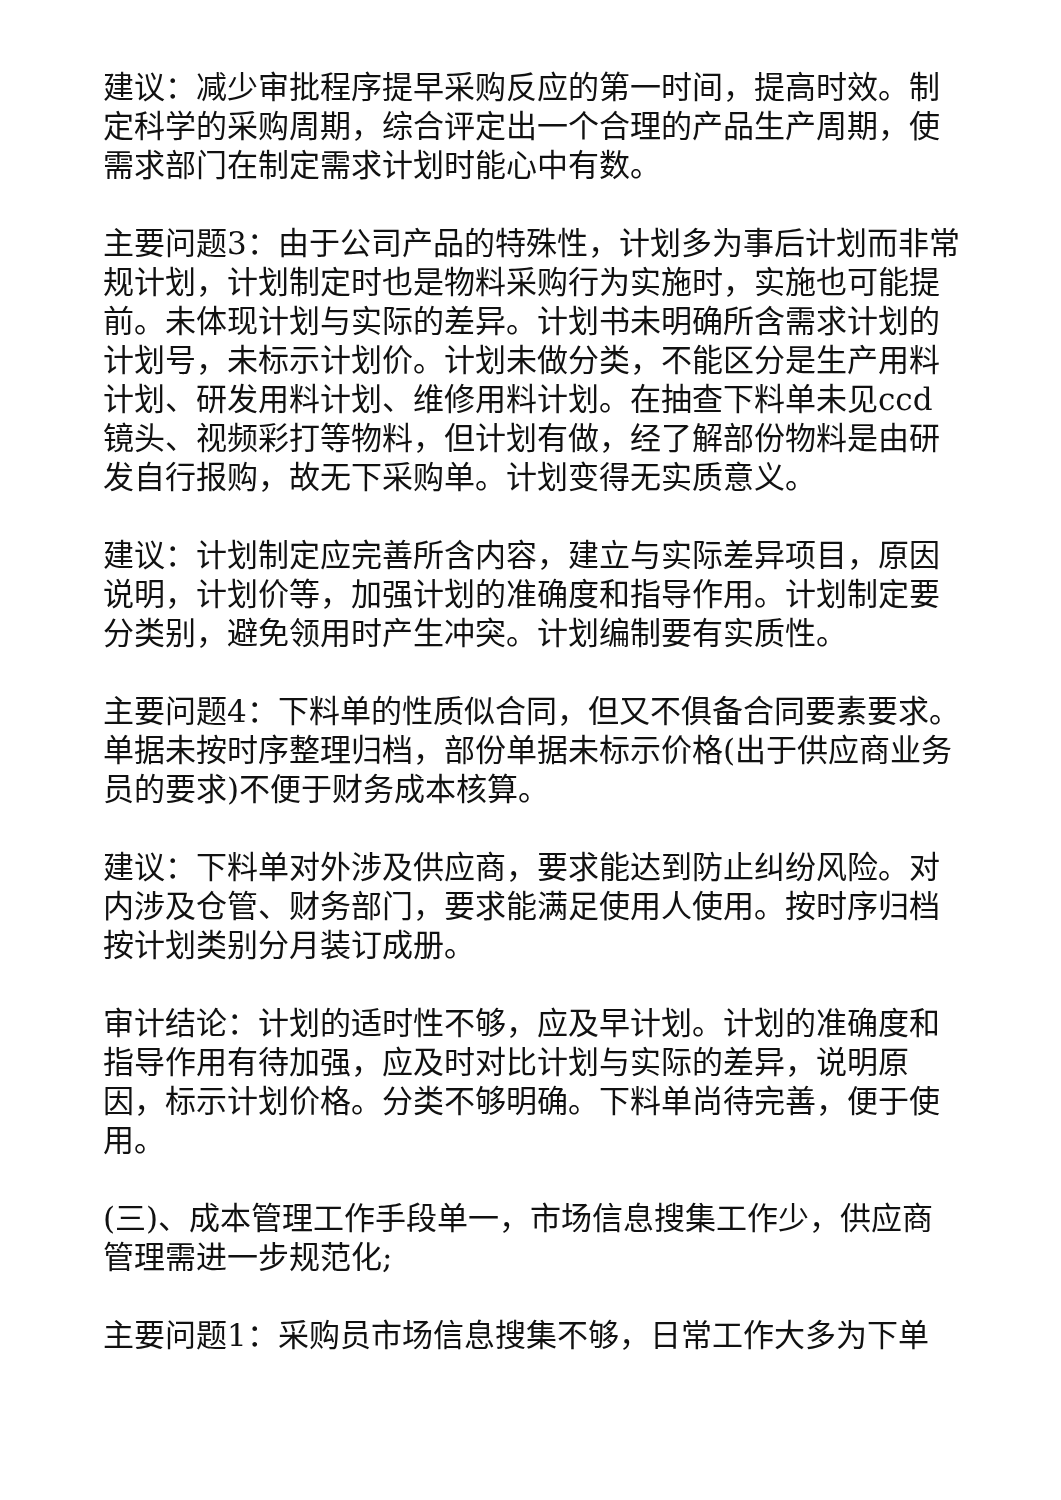建议：减少审批程序提早采购反应的第一时间，提高时效。制定科学的采购周期，综合评定出一个合理的产品生产周期，使需求部门在制定需求计划时能心中有数。
主要问题3：由于公司产品的特殊性，计划多为事后计划而非常规计划，计划制定时也是物料采购行为实施时，实施也可能提前。未体现计划与实际的差异。计划书未明确所含需求计划的计划号，未标示计划价。计划未做分类，不能区分是生产用料计划、研发用料计划、维修用料计划。在抽查下料单未见ccd镜头、视频彩打等物料，但计划有做，经了解部份物料是由研发自行报购，故无下采购单。计划变得无实质意义。
建议：计划制定应完善所含内容，建立与实际差异项目，原因说明，计划价等，加强计划的准确度和指导作用。计划制定要分类别，避免领用时产生冲突。计划编制要有实质性。
主要问题4：下料单的性质似合同，但又不俱备合同要素要求。单据未按时序整理归档，部份单据未标示价格(出于供应商业务员的要求)不便于财务成本核算。
建议：下料单对外涉及供应商，要求能达到防止纠纷风险。对内涉及仓管、财务部门，要求能满足使用人使用。按时序归档按计划类别分月装订成册。
审计结论：计划的适时性不够，应及早计划。计划的准确度和指导作用有待加强，应及时对比计划与实际的差异，说明原因，标示计划价格。分类不够明确。下料单尚待完善，便于使用。
(三)、成本管理工作手段单一，市场信息搜集工作少，供应商管理需进一步规范化;
主要问题1：采购员市场信息搜集不够，日常工作大多为下单